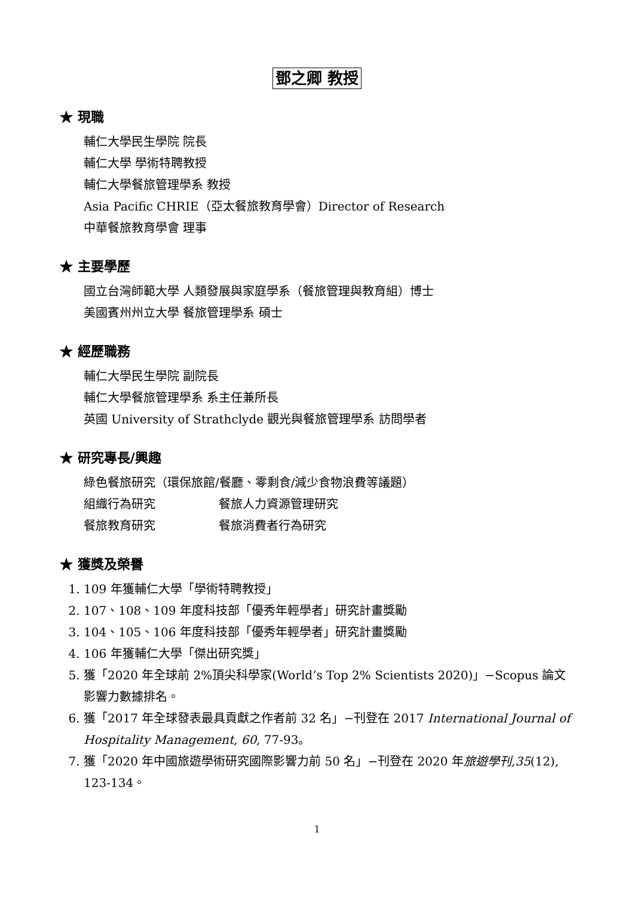鄧之卿 教授
★ 現職
輔仁大學民生學院 院長
輔仁大學 學術特聘教授
輔仁大學餐旅管理學系 教授
Asia Pacific CHRIE（亞太餐旅教育學會）Director of Research
中華餐旅教育學會 理事
★ 主要學歷
國立台灣師範大學 人類發展與家庭學系（餐旅管理與教育組）博士
美國賓州州立大學 餐旅管理學系 碩士
★ 經歷職務
輔仁大學民生學院 副院長
輔仁大學餐旅管理學系 系主任兼所長
英國 University of Strathclyde 觀光與餐旅管理學系 訪問學者
★ 研究專長/興趣
綠色餐旅研究（環保旅館/餐廳、零剩食/減少食物浪費等議題）
組織行為研究 餐旅人力資源管理研究
餐旅教育研究 餐旅消費者行為研究
★ 獲獎及榮譽
1. 109 年獲輔仁大學「學術特聘教授」
2. 107、108、109 年度科技部「優秀年輕學者」研究計畫獎勵
3. 104、105、106 年度科技部「優秀年輕學者」研究計畫獎勵
4. 106 年獲輔仁大學「傑出研究獎」
5. 獲「2020 年全球前 2%頂尖科學家(World’s Top 2% Scientists 2020)」−Scopus 論文影響力數據排名。
6. 獲「2017 年全球發表最具貢獻之作者前 32 名」−刊登在 2017 International Journal of Hospitality Management, 60, 77-93。
7. 獲「2020 年中國旅遊學術研究國際影響力前 50 名」−刊登在 2020 年旅遊學刊,35(12), 123-134。
1